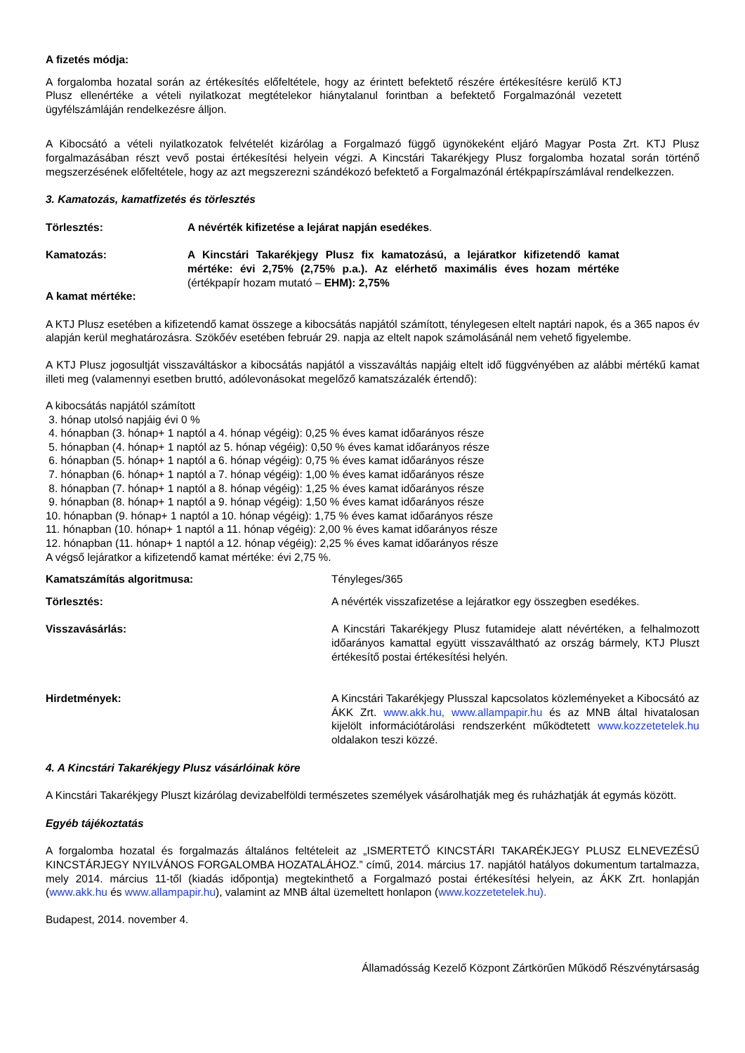A fizetés módja:
A forgalomba hozatal során az értékesítés előfeltétele, hogy az érintett befektető részére értékesítésre kerülő KTJ Plusz ellenértéke a vételi nyilatkozat megtételekor hiánytalanul forintban a befektető Forgalmazónál vezetett ügyfélszámláján rendelkezésre álljon.
A Kibocsátó a vételi nyilatkozatok felvételét kizárólag a Forgalmazó függő ügynökeként eljáró Magyar Posta Zrt. KTJ Plusz forgalmazásában részt vevő postai értékesítési helyein végzi. A Kincstári Takarékjegy Plusz forgalomba hozatal során történő megszerzésének előfeltétele, hogy az azt megszerezni szándékozó befektető a Forgalmazónál értékpapírszámlával rendelkezzen.
3. Kamatozás, kamatfizetés és törlesztés
Törlesztés: A névérték kifizetése a lejárat napján esedékes.
Kamatozás: A Kincstári Takarékjegy Plusz fix kamatozású, a lejáratkor kifizetendő kamat mértéke: évi 2,75% (2,75% p.a.). Az elérhető maximális éves hozam mértéke (értékpapír hozam mutató – EHM): 2,75%
A kamat mértéke:
A KTJ Plusz esetében a kifizetendő kamat összege a kibocsátás napjától számított, ténylegesen eltelt naptári napok, és a 365 napos év alapján kerül meghatározásra. Szökőév esetében február 29. napja az eltelt napok számolásánál nem vehető figyelembe.
A KTJ Plusz jogosultját visszaváltáskor a kibocsátás napjától a visszaváltás napjáig eltelt idő függvényében az alábbi mértékű kamat illeti meg (valamennyi esetben bruttó, adólevonásokat megelőző kamatszázalék értendő):
A kibocsátás napjától számított
3. hónap utolsó napjáig évi 0 %
4. hónapban (3. hónap+ 1 naptól a 4. hónap végéig): 0,25 % éves kamat időarányos része
5. hónapban (4. hónap+ 1 naptól az 5. hónap végéig): 0,50 % éves kamat időarányos része
6. hónapban (5. hónap+ 1 naptól a 6. hónap végéig): 0,75 % éves kamat időarányos része
7. hónapban (6. hónap+ 1 naptól a 7. hónap végéig): 1,00 % éves kamat időarányos része
8. hónapban (7. hónap+ 1 naptól a 8. hónap végéig): 1,25 % éves kamat időarányos része
9. hónapban (8. hónap+ 1 naptól a 9. hónap végéig): 1,50 % éves kamat időarányos része
10. hónapban (9. hónap+ 1 naptól a 10. hónap végéig): 1,75 % éves kamat időarányos része
11. hónapban (10. hónap+ 1 naptól a 11. hónap végéig): 2,00 % éves kamat időarányos része
12. hónapban (11. hónap+ 1 naptól a 12. hónap végéig): 2,25 % éves kamat időarányos része
A végső lejáratkor a kifizetendő kamat mértéke: évi 2,75 %.
Kamatszámítás algoritmusa: Tényleges/365
Törlesztés: A névérték visszafizetése a lejáratkor egy összegben esedékes.
Visszavásárlás: A Kincstári Takarékjegy Plusz futamideje alatt névértéken, a felhalmozott időarányos kamattal együtt visszaváltható az ország bármely, KTJ Pluszt értékesítő postai értékesítési helyén.
Hirdetmények: A Kincstári Takarékjegy Plusszal kapcsolatos közleményeket a Kibocsátó az ÁKK Zrt. www.akk.hu, www.allampapir.hu és az MNB által hivatalosan kijelölt információtárolási rendszerként működtetett www.kozzetetelek.hu oldalakon teszi közzé.
4. A Kincstári Takarékjegy Plusz vásárlóinak köre
A Kincstári Takarékjegy Pluszt kizárólag devizabelföldi természetes személyek vásárolhatják meg és ruházhatják át egymás között.
Egyéb tájékoztatás
A forgalomba hozatal és forgalmazás általános feltételeit az „ISMERTETŐ KINCSTÁRI TAKARÉKJEGY PLUSZ ELNEVEZÉSŰ KINCSTÁRJEGY NYILVÁNOS FORGALOMBA HOZATALÁHOZ.” című, 2014. március 17. napjától hatályos dokumentum tartalmazza, mely 2014. március 11-től (kiadás időpontja) megtekinthető a Forgalmazó postai értékesítési helyein, az ÁKK Zrt. honlapján (www.akk.hu és www.allampapir.hu), valamint az MNB által üzemeltett honlapon (www.kozzetetelek.hu).
Budapest, 2014. november 4.
Államadósság Kezelő Központ Zártkörűen Működő Részvénytársaság